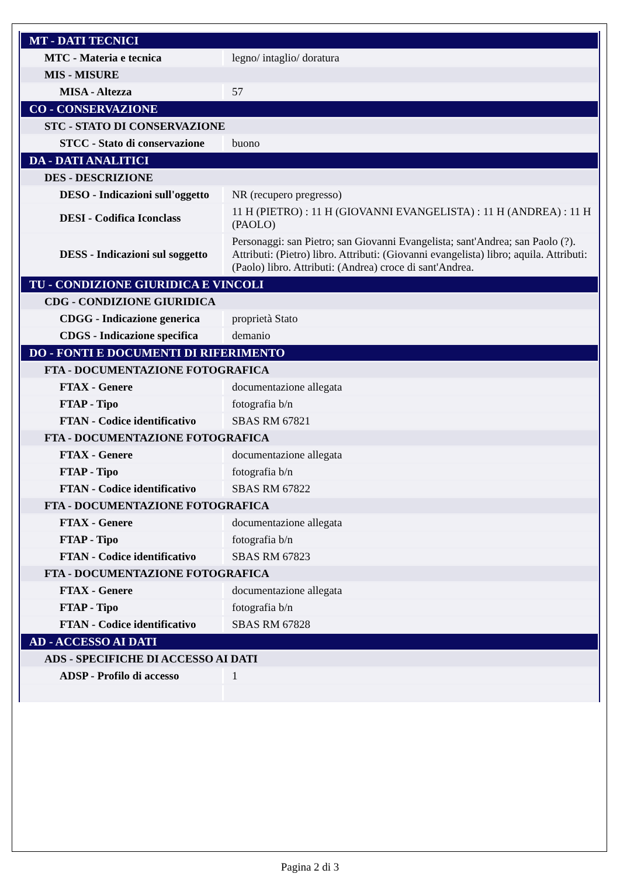| MT - DATI TECNICI | |
| MTC - Materia e tecnica | legno/ intaglio/ doratura |
| MIS - MISURE | |
| MISA - Altezza | 57 |
| CO - CONSERVAZIONE | |
| STC - STATO DI CONSERVAZIONE | |
| STCC - Stato di conservazione | buono |
| DA - DATI ANALITICI | |
| DES - DESCRIZIONE | |
| DESO - Indicazioni sull'oggetto | NR (recupero pregresso) |
| DESI - Codifica Iconclass | 11 H (PIETRO) : 11 H (GIOVANNI EVANGELISTA) : 11 H (ANDREA) : 11 H (PAOLO) |
| DESS - Indicazioni sul soggetto | Personaggi: san Pietro; san Giovanni Evangelista; sant'Andrea; san Paolo (?). Attributi: (Pietro) libro. Attributi: (Giovanni evangelista) libro; aquila. Attributi: (Paolo) libro. Attributi: (Andrea) croce di sant'Andrea. |
| TU - CONDIZIONE GIURIDICA E VINCOLI | |
| CDG - CONDIZIONE GIURIDICA | |
| CDGG - Indicazione generica | proprietà Stato |
| CDGS - Indicazione specifica | demanio |
| DO - FONTI E DOCUMENTI DI RIFERIMENTO | |
| FTA - DOCUMENTAZIONE FOTOGRAFICA | |
| FTAX - Genere | documentazione allegata |
| FTAP - Tipo | fotografia b/n |
| FTAN - Codice identificativo | SBAS RM 67821 |
| FTA - DOCUMENTAZIONE FOTOGRAFICA | |
| FTAX - Genere | documentazione allegata |
| FTAP - Tipo | fotografia b/n |
| FTAN - Codice identificativo | SBAS RM 67822 |
| FTA - DOCUMENTAZIONE FOTOGRAFICA | |
| FTAX - Genere | documentazione allegata |
| FTAP - Tipo | fotografia b/n |
| FTAN - Codice identificativo | SBAS RM 67823 |
| FTA - DOCUMENTAZIONE FOTOGRAFICA | |
| FTAX - Genere | documentazione allegata |
| FTAP - Tipo | fotografia b/n |
| FTAN - Codice identificativo | SBAS RM 67828 |
| AD - ACCESSO AI DATI | |
| ADS - SPECIFICHE DI ACCESSO AI DATI | |
| ADSP - Profilo di accesso | 1 |
Pagina 2 di 3